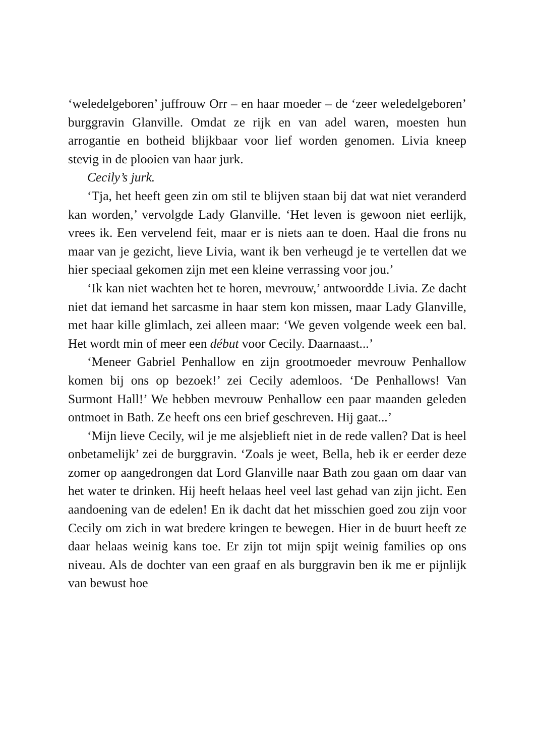‘weledelgeboren’ juffrouw Orr – en haar moeder – de ‘zeer weledelgeboren’ burggravin Glanville. Omdat ze rijk en van adel waren, moesten hun arrogantie en botheid blijkbaar voor lief worden genomen. Livia kneep stevig in de plooien van haar jurk.
Cecily’s jurk.
‘Tja, het heeft geen zin om stil te blijven staan bij dat wat niet veranderd kan worden,’ vervolgde Lady Glanville. ‘Het leven is gewoon niet eerlijk, vrees ik. Een vervelend feit, maar er is niets aan te doen. Haal die frons nu maar van je gezicht, lieve Livia, want ik ben verheugd je te vertellen dat we hier speciaal gekomen zijn met een kleine verrassing voor jou.’
‘Ik kan niet wachten het te horen, mevrouw,’ antwoordde Livia. Ze dacht niet dat iemand het sarcasme in haar stem kon missen, maar Lady Glanville, met haar kille glimlach, zei alleen maar: ‘We geven volgende week een bal. Het wordt min of meer een début voor Cecily. Daarnaast...’
‘Meneer Gabriel Penhallow en zijn grootmoeder mevrouw Penhallow komen bij ons op bezoek!’ zei Cecily ademloos. ‘De Penhallows! Van Surmont Hall!’ We hebben mevrouw Penhallow een paar maanden geleden ontmoet in Bath. Ze heeft ons een brief geschreven. Hij gaat...’
‘Mijn lieve Cecily, wil je me alsjeblieft niet in de rede vallen? Dat is heel onbetamelijk’ zei de burggravin. ‘Zoals je weet, Bella, heb ik er eerder deze zomer op aangedrongen dat Lord Glanville naar Bath zou gaan om daar van het water te drinken. Hij heeft helaas heel veel last gehad van zijn jicht. Een aandoening van de edelen! En ik dacht dat het misschien goed zou zijn voor Cecily om zich in wat bredere kringen te bewegen. Hier in de buurt heeft ze daar helaas weinig kans toe. Er zijn tot mijn spijt weinig families op ons niveau. Als de dochter van een graaf en als burggravin ben ik me er pijnlijk van bewust hoe